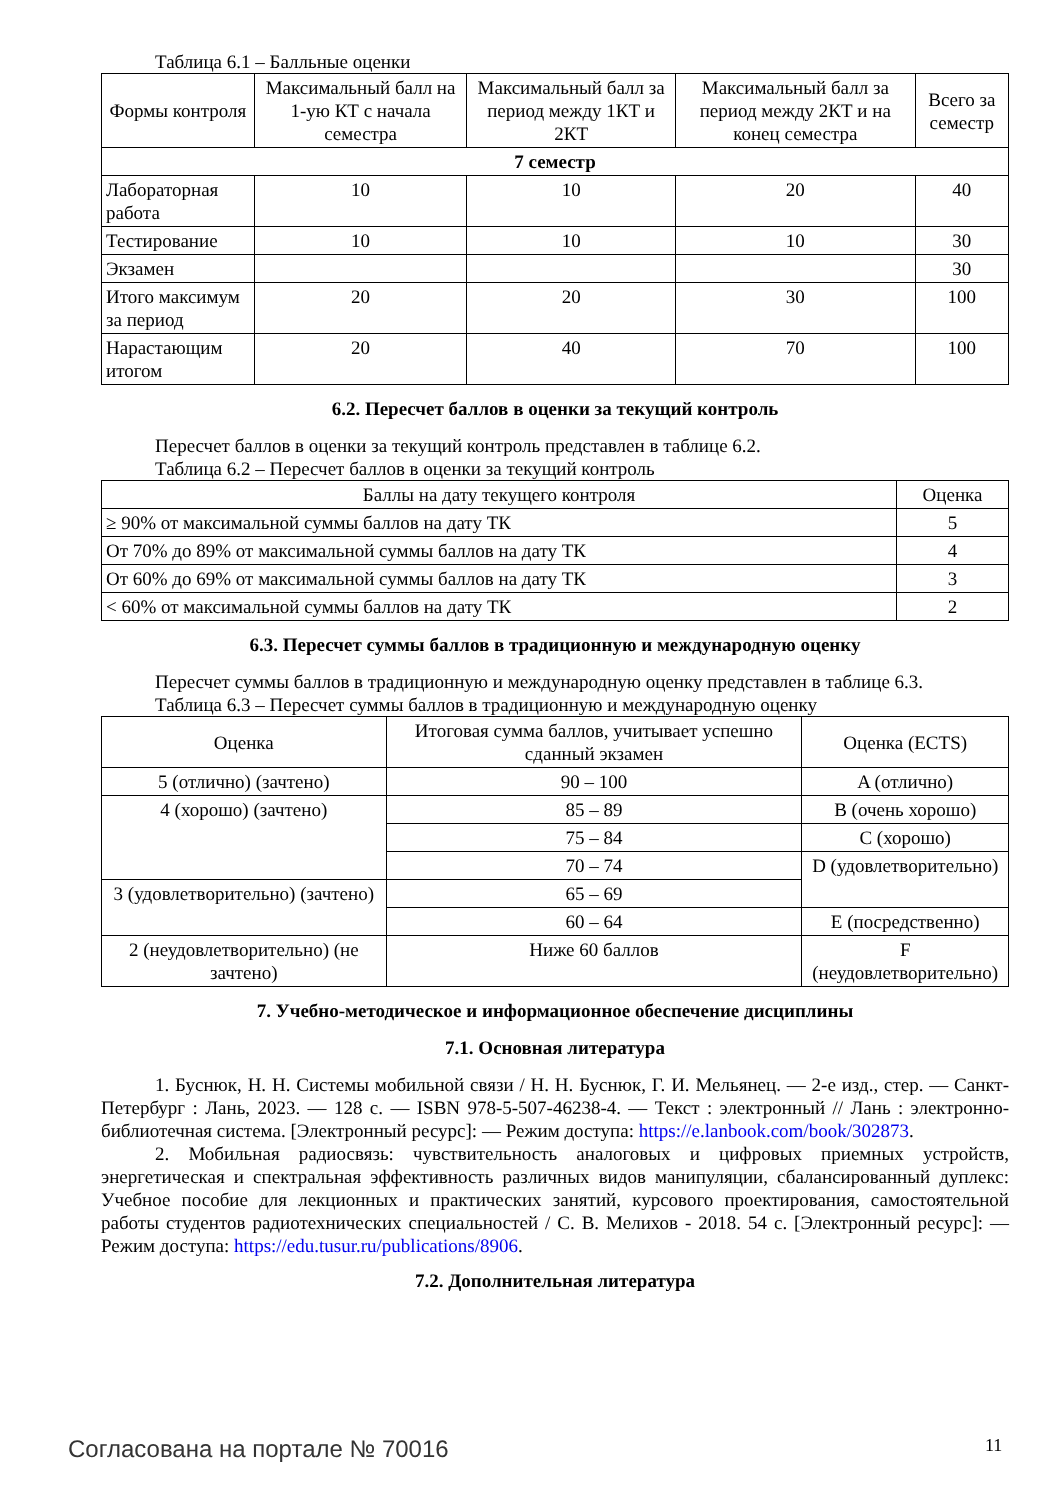Таблица 6.1 – Балльные оценки
| Формы контроля | Максимальный балл на 1-ую КТ с начала семестра | Максимальный балл за период между 1КТ и 2КТ | Максимальный балл за период между 2КТ и на конец семестра | Всего за семестр |
| --- | --- | --- | --- | --- |
| 7 семестр | | | | |
| Лабораторная работа | 10 | 10 | 20 | 40 |
| Тестирование | 10 | 10 | 10 | 30 |
| Экзамен | | | | 30 |
| Итого максимум за период | 20 | 20 | 30 | 100 |
| Нарастающим итогом | 20 | 40 | 70 | 100 |
6.2. Пересчет баллов в оценки за текущий контроль
Пересчет баллов в оценки за текущий контроль представлен в таблице 6.2.
Таблица 6.2 – Пересчет баллов в оценки за текущий контроль
| Баллы на дату текущего контроля | Оценка |
| --- | --- |
| ≥ 90% от максимальной суммы баллов на дату ТК | 5 |
| От 70% до 89% от максимальной суммы баллов на дату ТК | 4 |
| От 60% до 69% от максимальной суммы баллов на дату ТК | 3 |
| < 60% от максимальной суммы баллов на дату ТК | 2 |
6.3. Пересчет суммы баллов в традиционную и международную оценку
Пересчет суммы баллов в традиционную и международную оценку представлен в таблице 6.3.
Таблица 6.3 – Пересчет суммы баллов в традиционную и международную оценку
| Оценка | Итоговая сумма баллов, учитывает успешно сданный экзамен | Оценка (ECTS) |
| --- | --- | --- |
| 5 (отлично) (зачтено) | 90 – 100 | A (отлично) |
| 4 (хорошо) (зачтено) | 85 – 89 | B (очень хорошо) |
| | 75 – 84 | C (хорошо) |
| | 70 – 74 | D (удовлетворительно) |
| 3 (удовлетворительно) (зачтено) | 65 – 69 | |
| | 60 – 64 | E (посредственно) |
| 2 (неудовлетворительно) (не зачтено) | Ниже 60 баллов | F (неудовлетворительно) |
7. Учебно-методическое и информационное обеспечение дисциплины
7.1. Основная литература
1. Буснюк, Н. Н. Системы мобильной связи / Н. Н. Буснюк, Г. И. Мельянец. — 2-е изд., стер. — Санкт-Петербург : Лань, 2023. — 128 с. — ISBN 978-5-507-46238-4. — Текст : электронный // Лань : электронно-библиотечная система. [Электронный ресурс]: — Режим доступа: https://e.lanbook.com/book/302873.
2. Мобильная радиосвязь: чувствительность аналоговых и цифровых приемных устройств, энергетическая и спектральная эффективность различных видов манипуляции, сбалансированный дуплекс: Учебное пособие для лекционных и практических занятий, курсового проектирования, самостоятельной работы студентов радиотехнических специальностей / С. В. Мелихов - 2018. 54 с. [Электронный ресурс]: — Режим доступа: https://edu.tusur.ru/publications/8906.
7.2. Дополнительная литература
Согласована на портале № 70016 11